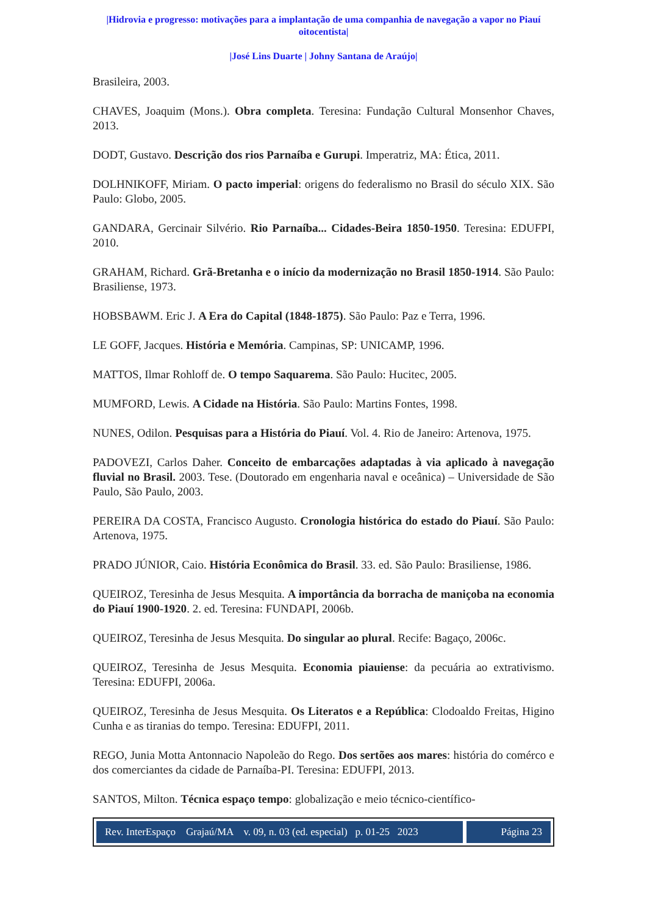|Hidrovia e progresso: motivações para a implantação de uma companhia de navegação a vapor no Piauí oitocentista|
|José Lins Duarte | Johny Santana de Araújo|
Brasileira, 2003.
CHAVES, Joaquim (Mons.). Obra completa. Teresina: Fundação Cultural Monsenhor Chaves, 2013.
DODT, Gustavo. Descrição dos rios Parnaíba e Gurupi. Imperatriz, MA: Ética, 2011.
DOLHNIKOFF, Miriam. O pacto imperial: origens do federalismo no Brasil do século XIX. São Paulo: Globo, 2005.
GANDARA, Gercinair Silvério. Rio Parnaíba... Cidades-Beira 1850-1950. Teresina: EDUFPI, 2010.
GRAHAM, Richard. Grã-Bretanha e o início da modernização no Brasil 1850-1914. São Paulo: Brasiliense, 1973.
HOBSBAWM. Eric J. A Era do Capital (1848-1875). São Paulo: Paz e Terra, 1996.
LE GOFF, Jacques. História e Memória. Campinas, SP: UNICAMP, 1996.
MATTOS, Ilmar Rohloff de. O tempo Saquarema. São Paulo: Hucitec, 2005.
MUMFORD, Lewis. A Cidade na História. São Paulo: Martins Fontes, 1998.
NUNES, Odilon. Pesquisas para a História do Piauí. Vol. 4. Rio de Janeiro: Artenova, 1975.
PADOVEZI, Carlos Daher. Conceito de embarcações adaptadas à via aplicado à navegação fluvial no Brasil. 2003. Tese. (Doutorado em engenharia naval e oceânica) – Universidade de São Paulo, São Paulo, 2003.
PEREIRA DA COSTA, Francisco Augusto. Cronologia histórica do estado do Piauí. São Paulo: Artenova, 1975.
PRADO JÚNIOR, Caio. História Econômica do Brasil. 33. ed. São Paulo: Brasiliense, 1986.
QUEIROZ, Teresinha de Jesus Mesquita. A importância da borracha de maniçoba na economia do Piauí 1900-1920. 2. ed. Teresina: FUNDAPI, 2006b.
QUEIROZ, Teresinha de Jesus Mesquita. Do singular ao plural. Recife: Bagaço, 2006c.
QUEIROZ, Teresinha de Jesus Mesquita. Economia piauiense: da pecuária ao extrativismo. Teresina: EDUFPI, 2006a.
QUEIROZ, Teresinha de Jesus Mesquita. Os Literatos e a República: Clodoaldo Freitas, Higino Cunha e as tiranias do tempo. Teresina: EDUFPI, 2011.
REGO, Junia Motta Antonnacio Napoleão do Rego. Dos sertões aos mares: história do comérco e dos comerciantes da cidade de Parnaíba-PI. Teresina: EDUFPI, 2013.
SANTOS, Milton. Técnica espaço tempo: globalização e meio técnico-científico-
Rev. InterEspaço Grajaú/MA v. 09, n. 03 (ed. especial) p. 01-25 2023
Página 23